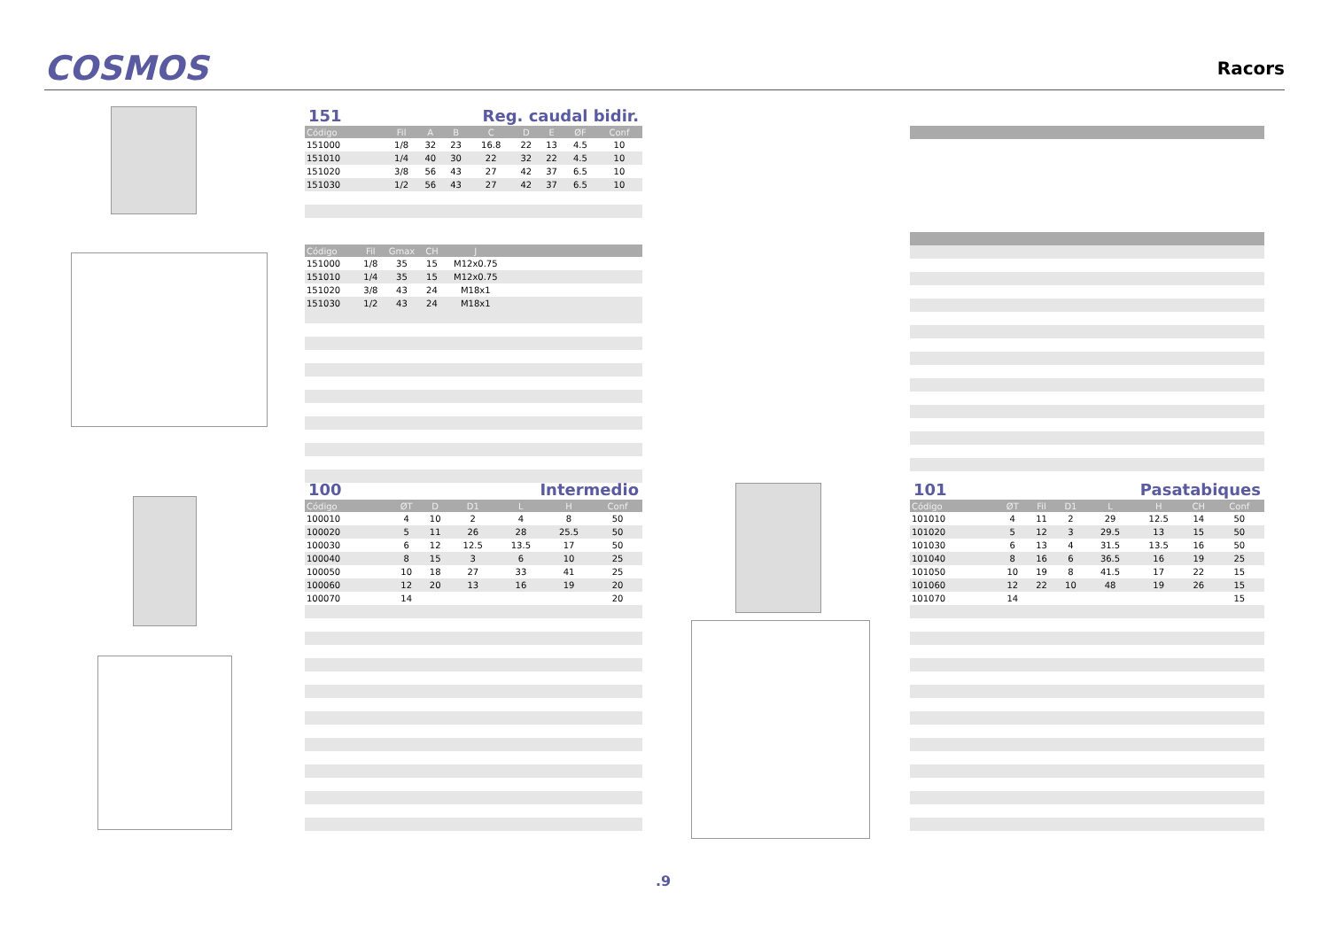COSMOS
Racors
151 Reg. caudal bidir.
| Código | Fil | A | B | C | D | E | ØF | Conf |
| --- | --- | --- | --- | --- | --- | --- | --- | --- |
| 151000 | 1/8 | 32 | 23 | 16.8 | 22 | 13 | 4.5 | 10 |
| 151010 | 1/4 | 40 | 30 | 22 | 32 | 22 | 4.5 | 10 |
| 151020 | 3/8 | 56 | 43 | 27 | 42 | 37 | 6.5 | 10 |
| 151030 | 1/2 | 56 | 43 | 27 | 42 | 37 | 6.5 | 10 |
| Código | Fil | Gmax | CH | J | |
| --- | --- | --- | --- | --- | --- |
| 151000 | 1/8 | 35 | 15 | M12x0.75 | |
| 151010 | 1/4 | 35 | 15 | M12x0.75 | |
| 151020 | 3/8 | 43 | 24 | M18x1 | |
| 151030 | 1/2 | 43 | 24 | M18x1 | |
100 Intermedio
| Código | ØT | D | D1 | L | H | Conf |
| --- | --- | --- | --- | --- | --- | --- |
| 100010 | 4 | 10 | 2 | 4 | 8 | 50 |
| 100020 | 5 | 11 | 26 | 28 | 25.5 | 50 |
| 100030 | 6 | 12 | 12.5 | 13.5 | 17 | 50 |
| 100040 | 8 | 15 | 3 | 6 | 10 | 25 |
| 100050 | 10 | 18 | 27 | 33 | 41 | 25 |
| 100060 | 12 | 20 | 13 | 16 | 19 | 20 |
| 100070 | 14 | | | | | 20 |
101 Pasatabiques
| Código | ØT | Fil | D1 | L | H | CH | Conf |
| --- | --- | --- | --- | --- | --- | --- | --- |
| 101010 | 4 | 11 | 2 | 29 | 12.5 | 14 | 50 |
| 101020 | 5 | 12 | 3 | 29.5 | 13 | 15 | 50 |
| 101030 | 6 | 13 | 4 | 31.5 | 13.5 | 16 | 50 |
| 101040 | 8 | 16 | 6 | 36.5 | 16 | 19 | 25 |
| 101050 | 10 | 19 | 8 | 41.5 | 17 | 22 | 15 |
| 101060 | 12 | 22 | 10 | 48 | 19 | 26 | 15 |
| 101070 | 14 | | | | | | 15 |
.9